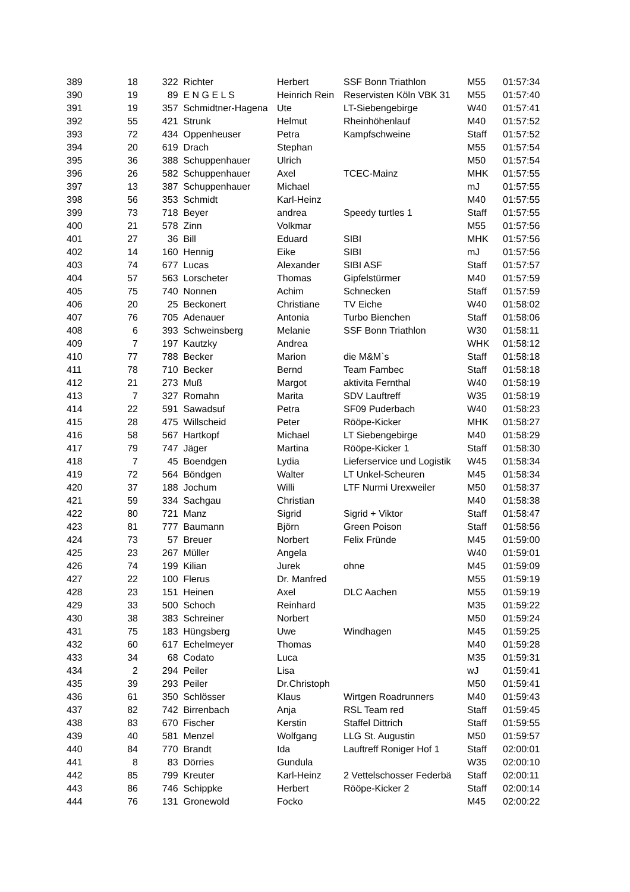| 389 | 18 | 322 | Richter | Herbert | SSF Bonn Triathlon | M55 | 01:57:34 |
| 390 | 19 | 89 | E N G E L S | Heinrich Rein | Reservisten Köln VBK 31 | M55 | 01:57:40 |
| 391 | 19 | 357 | Schmidtner-Hagena | Ute | LT-Siebengebirge | W40 | 01:57:41 |
| 392 | 55 | 421 | Strunk | Helmut | Rheinhöhenlauf | M40 | 01:57:52 |
| 393 | 72 | 434 | Oppenheuser | Petra | Kampfschweine | Staff | 01:57:52 |
| 394 | 20 | 619 | Drach | Stephan | | M55 | 01:57:54 |
| 395 | 36 | 388 | Schuppenhauer | Ulrich | | M50 | 01:57:54 |
| 396 | 26 | 582 | Schuppenhauer | Axel | TCEC-Mainz | MHK | 01:57:55 |
| 397 | 13 | 387 | Schuppenhauer | Michael | | mJ | 01:57:55 |
| 398 | 56 | 353 | Schmidt | Karl-Heinz | | M40 | 01:57:55 |
| 399 | 73 | 718 | Beyer | andrea | Speedy turtles 1 | Staff | 01:57:55 |
| 400 | 21 | 578 | Zinn | Volkmar | | M55 | 01:57:56 |
| 401 | 27 | 36 | Bill | Eduard | SIBI | MHK | 01:57:56 |
| 402 | 14 | 160 | Hennig | Eike | SIBI | mJ | 01:57:56 |
| 403 | 74 | 677 | Lucas | Alexander | SIBI ASF | Staff | 01:57:57 |
| 404 | 57 | 563 | Lorscheter | Thomas | Gipfelstürmer | M40 | 01:57:59 |
| 405 | 75 | 740 | Nonnen | Achim | Schnecken | Staff | 01:57:59 |
| 406 | 20 | 25 | Beckonert | Christiane | TV Eiche | W40 | 01:58:02 |
| 407 | 76 | 705 | Adenauer | Antonia | Turbo Bienchen | Staff | 01:58:06 |
| 408 | 6 | 393 | Schweinsberg | Melanie | SSF Bonn Triathlon | W30 | 01:58:11 |
| 409 | 7 | 197 | Kautzky | Andrea | | WHK | 01:58:12 |
| 410 | 77 | 788 | Becker | Marion | die M&M`s | Staff | 01:58:18 |
| 411 | 78 | 710 | Becker | Bernd | Team Fambec | Staff | 01:58:18 |
| 412 | 21 | 273 | Muß | Margot | aktivita Fernthal | W40 | 01:58:19 |
| 413 | 7 | 327 | Romahn | Marita | SDV Lauftreff | W35 | 01:58:19 |
| 414 | 22 | 591 | Sawadsuf | Petra | SF09 Puderbach | W40 | 01:58:23 |
| 415 | 28 | 475 | Willscheid | Peter | Rööpe-Kicker | MHK | 01:58:27 |
| 416 | 58 | 567 | Hartkopf | Michael | LT Siebengebirge | M40 | 01:58:29 |
| 417 | 79 | 747 | Jäger | Martina | Rööpe-Kicker 1 | Staff | 01:58:30 |
| 418 | 7 | 45 | Boendgen | Lydia | Lieferservice und Logistik | W45 | 01:58:34 |
| 419 | 72 | 564 | Böndgen | Walter | LT Unkel-Scheuren | M45 | 01:58:34 |
| 420 | 37 | 188 | Jochum | Willi | LTF Nurmi Urexweiler | M50 | 01:58:37 |
| 421 | 59 | 334 | Sachgau | Christian | | M40 | 01:58:38 |
| 422 | 80 | 721 | Manz | Sigrid | Sigrid + Viktor | Staff | 01:58:47 |
| 423 | 81 | 777 | Baumann | Björn | Green Poison | Staff | 01:58:56 |
| 424 | 73 | 57 | Breuer | Norbert | Felix Fründe | M45 | 01:59:00 |
| 425 | 23 | 267 | Müller | Angela | | W40 | 01:59:01 |
| 426 | 74 | 199 | Kilian | Jurek | ohne | M45 | 01:59:09 |
| 427 | 22 | 100 | Flerus | Dr. Manfred | | M55 | 01:59:19 |
| 428 | 23 | 151 | Heinen | Axel | DLC Aachen | M55 | 01:59:19 |
| 429 | 33 | 500 | Schoch | Reinhard | | M35 | 01:59:22 |
| 430 | 38 | 383 | Schreiner | Norbert | | M50 | 01:59:24 |
| 431 | 75 | 183 | Hüngsberg | Uwe | Windhagen | M45 | 01:59:25 |
| 432 | 60 | 617 | Echelmeyer | Thomas | | M40 | 01:59:28 |
| 433 | 34 | 68 | Codato | Luca | | M35 | 01:59:31 |
| 434 | 2 | 294 | Peiler | Lisa | | wJ | 01:59:41 |
| 435 | 39 | 293 | Peiler | Dr.Christoph | | M50 | 01:59:41 |
| 436 | 61 | 350 | Schlösser | Klaus | Wirtgen Roadrunners | M40 | 01:59:43 |
| 437 | 82 | 742 | Birrenbach | Anja | RSL Team red | Staff | 01:59:45 |
| 438 | 83 | 670 | Fischer | Kerstin | Staffel Dittrich | Staff | 01:59:55 |
| 439 | 40 | 581 | Menzel | Wolfgang | LLG St. Augustin | M50 | 01:59:57 |
| 440 | 84 | 770 | Brandt | Ida | Lauftreff Roniger Hof 1 | Staff | 02:00:01 |
| 441 | 8 | 83 | Dörries | Gundula | | W35 | 02:00:10 |
| 442 | 85 | 799 | Kreuter | Karl-Heinz | 2 Vettelschosser Federbä | Staff | 02:00:11 |
| 443 | 86 | 746 | Schippke | Herbert | Rööpe-Kicker 2 | Staff | 02:00:14 |
| 444 | 76 | 131 | Gronewold | Focko | | M45 | 02:00:22 |